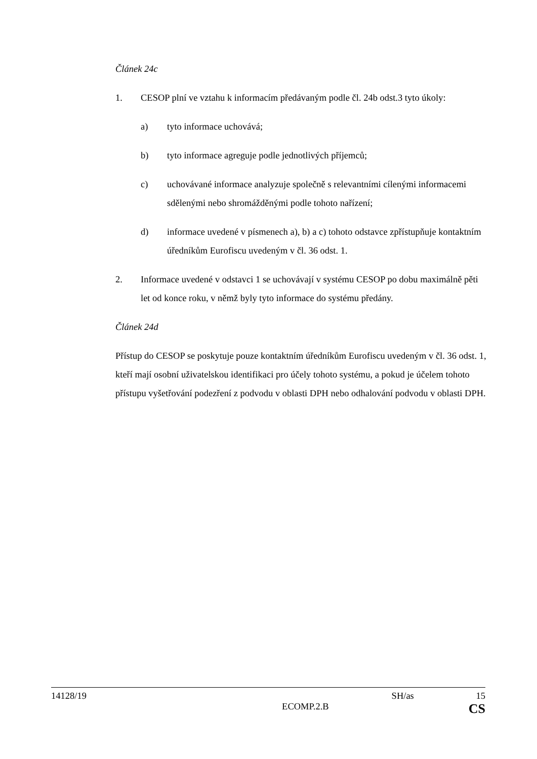Článek 24c
1. CESOP plní ve vztahu k informacím předávaným podle čl. 24b odst.3 tyto úkoly:
a) tyto informace uchovává;
b) tyto informace agreguje podle jednotlivých příjemců;
c) uchovávané informace analyzuje společně s relevantními cílenými informacemi sdělenými nebo shromážděnými podle tohoto nařízení;
d) informace uvedené v písmenech a), b) a c) tohoto odstavce zpřístupňuje kontaktním úředníkům Eurofiscu uvedeným v čl. 36 odst. 1.
2. Informace uvedené v odstavci 1 se uchovávají v systému CESOP po dobu maximálně pěti let od konce roku, v němž byly tyto informace do systému předány.
Článek 24d
Přístup do CESOP se poskytuje pouze kontaktním úředníkům Eurofiscu uvedeným v čl. 36 odst. 1, kteří mají osobní uživatelskou identifikaci pro účely tohoto systému, a pokud je účelem tohoto přístupu vyšetřování podezření z podvodu v oblasti DPH nebo odhalování podvodu v oblasti DPH.
14128/19 SH/as 15
ECOMP.2.B CS